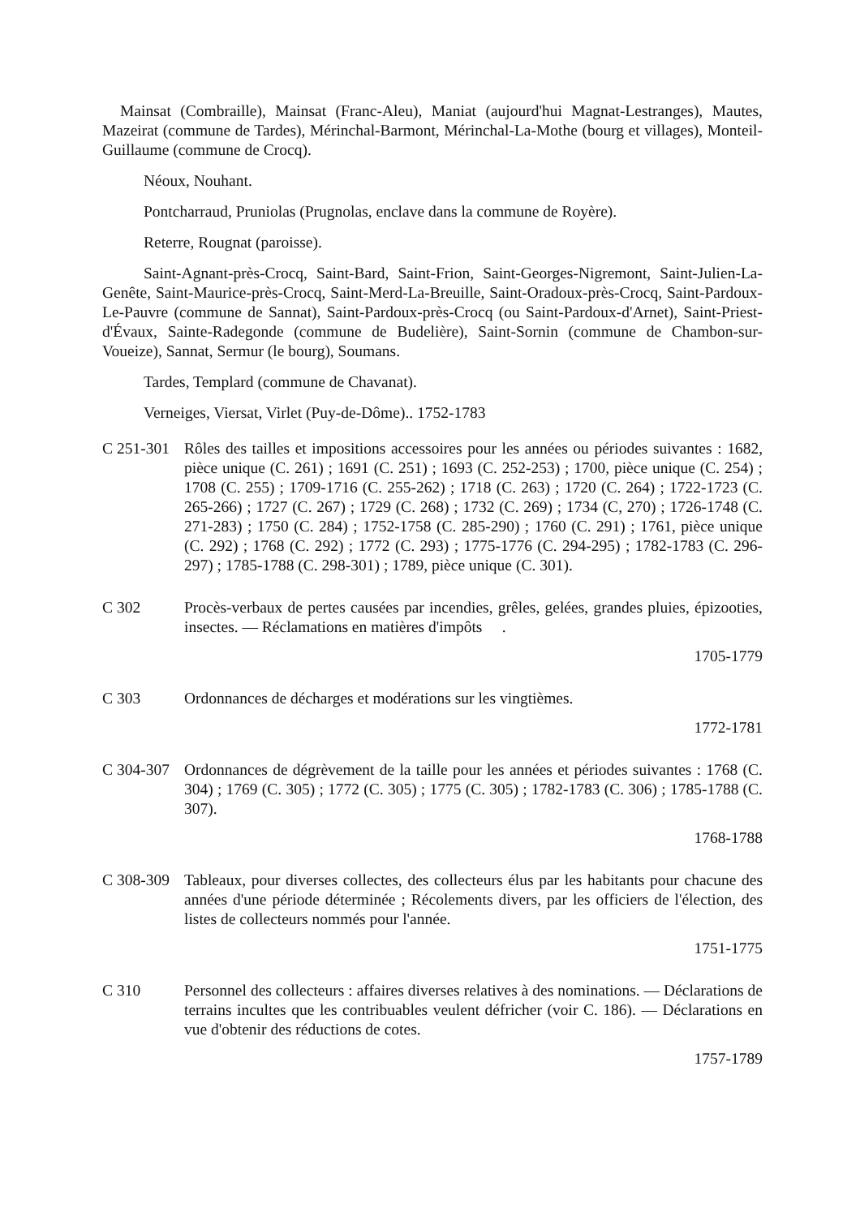Mainsat (Combraille), Mainsat (Franc-Aleu), Maniat (aujourd'hui Magnat-Lestranges), Mautes, Mazeirat (commune de Tardes), Mérinchal-Barmont, Mérinchal-La-Mothe (bourg et villages), Monteil-Guillaume (commune de Crocq).
Néoux, Nouhant.
Pontcharraud, Pruniolas (Prugnolas, enclave dans la commune de Royère).
Reterre, Rougnat (paroisse).
Saint-Agnant-près-Crocq, Saint-Bard, Saint-Frion, Saint-Georges-Nigremont, Saint-Julien-La-Genête, Saint-Maurice-près-Crocq, Saint-Merd-La-Breuille, Saint-Oradoux-près-Crocq, Saint-Pardoux-Le-Pauvre (commune de Sannat), Saint-Pardoux-près-Crocq (ou Saint-Pardoux-d'Arnet), Saint-Priest-d'Évaux, Sainte-Radegonde (commune de Budelière), Saint-Sornin (commune de Chambon-sur-Voueize), Sannat, Sermur (le bourg), Soumans.
Tardes, Templard (commune de Chavanat).
Verneiges, Viersat, Virlet (Puy-de-Dôme).. 1752-1783
C 251-301
Rôles des tailles et impositions accessoires pour les années ou périodes suivantes : 1682, pièce unique (C. 261) ; 1691 (C. 251) ; 1693 (C. 252-253) ; 1700, pièce unique (C. 254) ; 1708 (C. 255) ; 1709-1716 (C. 255-262) ; 1718 (C. 263) ; 1720 (C. 264) ; 1722-1723 (C. 265-266) ; 1727 (C. 267) ; 1729 (C. 268) ; 1732 (C. 269) ; 1734 (C, 270) ; 1726-1748 (C. 271-283) ; 1750 (C. 284) ; 1752-1758 (C. 285-290) ; 1760 (C. 291) ; 1761, pièce unique (C. 292) ; 1768 (C. 292) ; 1772 (C. 293) ; 1775-1776 (C. 294-295) ; 1782-1783 (C. 296-297) ; 1785-1788 (C. 298-301) ; 1789, pièce unique (C. 301).
C 302 Procès-verbaux de pertes causées par incendies, grêles, gelées, grandes pluies, épizooties, insectes. — Réclamations en matières d'impôts .
1705-1779
C 303 Ordonnances de décharges et modérations sur les vingtièmes.
1772-1781
C 304-307
Ordonnances de dégrèvement de la taille pour les années et périodes suivantes : 1768 (C. 304) ; 1769 (C. 305) ; 1772 (C. 305) ; 1775 (C. 305) ; 1782-1783 (C. 306) ; 1785-1788 (C. 307).
1768-1788
C 308-309
Tableaux, pour diverses collectes, des collecteurs élus par les habitants pour chacune des années d'une période déterminée ; Récolements divers, par les officiers de l'élection, des listes de collecteurs nommés pour l'année.
1751-1775
C 310 Personnel des collecteurs : affaires diverses relatives à des nominations. — Déclarations de terrains incultes que les contribuables veulent défricher (voir C. 186). — Déclarations en vue d'obtenir des réductions de cotes.
1757-1789